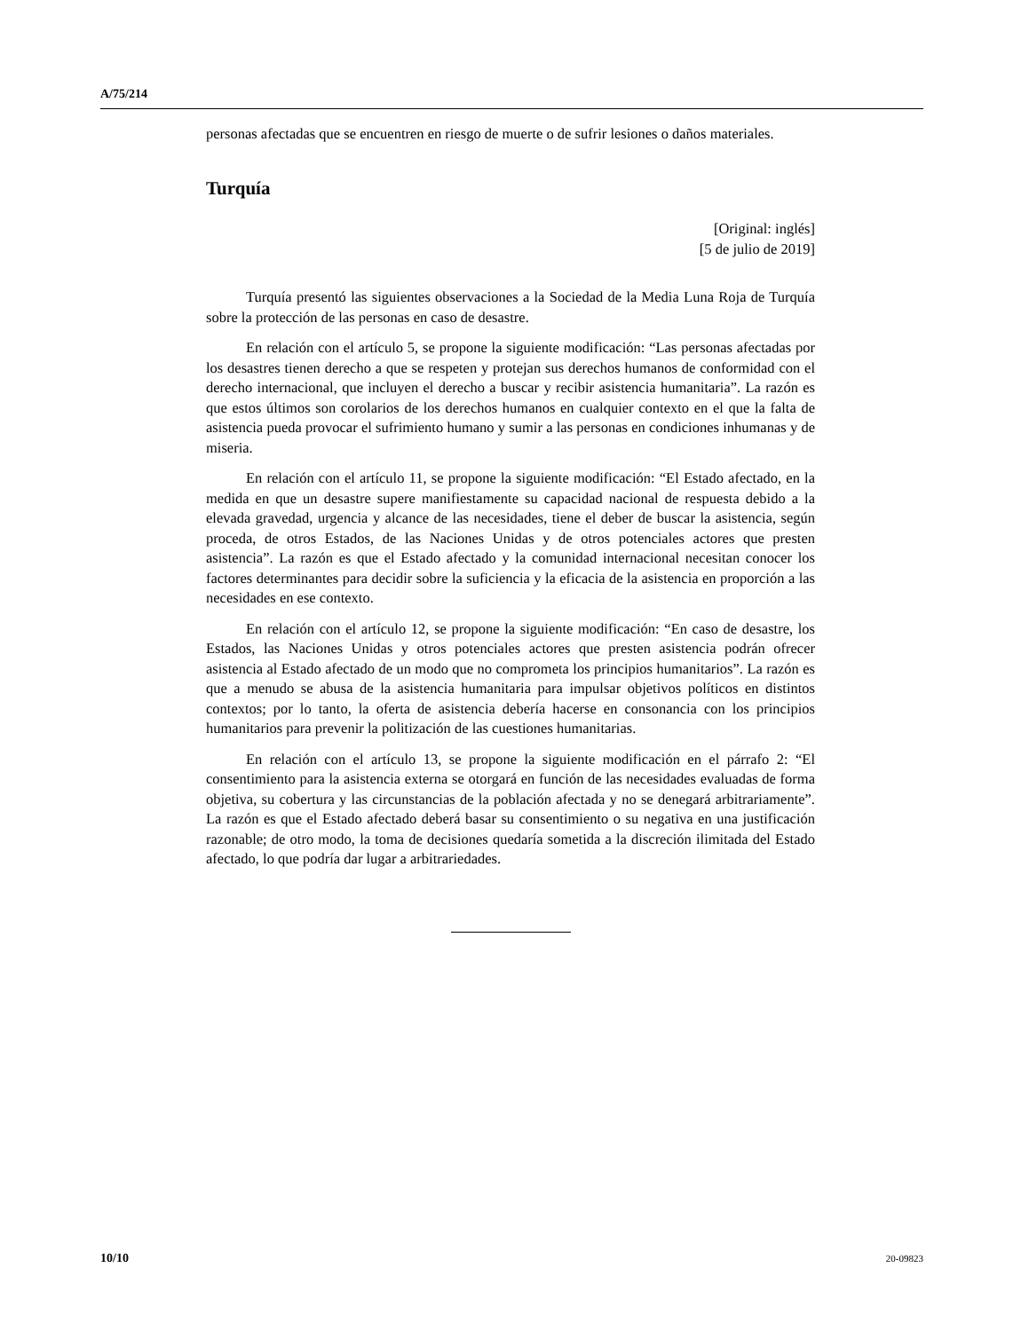A/75/214
personas afectadas que se encuentren en riesgo de muerte o de sufrir lesiones o daños materiales.
Turquía
[Original: inglés]
[5 de julio de 2019]
Turquía presentó las siguientes observaciones a la Sociedad de la Media Luna Roja de Turquía sobre la protección de las personas en caso de desastre.
En relación con el artículo 5, se propone la siguiente modificación: “Las personas afectadas por los desastres tienen derecho a que se respeten y protejan sus derechos humanos de conformidad con el derecho internacional, que incluyen el derecho a buscar y recibir asistencia humanitaria”. La razón es que estos últimos son corolarios de los derechos humanos en cualquier contexto en el que la falta de asistencia pueda provocar el sufrimiento humano y sumir a las personas en condiciones inhumanas y de miseria.
En relación con el artículo 11, se propone la siguiente modificación: “El Estado afectado, en la medida en que un desastre supere manifiestamente su capacidad nacional de respuesta debido a la elevada gravedad, urgencia y alcance de las necesidades, tiene el deber de buscar la asistencia, según proceda, de otros Estados, de las Naciones Unidas y de otros potenciales actores que presten asistencia”. La razón es que el Estado afectado y la comunidad internacional necesitan conocer los factores determinantes para decidir sobre la suficiencia y la eficacia de la asistencia en proporción a las necesidades en ese contexto.
En relación con el artículo 12, se propone la siguiente modificación: “En caso de desastre, los Estados, las Naciones Unidas y otros potenciales actores que presten asistencia podrán ofrecer asistencia al Estado afectado de un modo que no comprometa los principios humanitarios”. La razón es que a menudo se abusa de la asistencia humanitaria para impulsar objetivos políticos en distintos contextos; por lo tanto, la oferta de asistencia debería hacerse en consonancia con los principios humanitarios para prevenir la politización de las cuestiones humanitarias.
En relación con el artículo 13, se propone la siguiente modificación en el párrafo 2: “El consentimiento para la asistencia externa se otorgará en función de las necesidades evaluadas de forma objetiva, su cobertura y las circunstancias de la población afectada y no se denegará arbitrariamente”. La razón es que el Estado afectado deberá basar su consentimiento o su negativa en una justificación razonable; de otro modo, la toma de decisiones quedaría sometida a la discreción ilimitada del Estado afectado, lo que podría dar lugar a arbitrariedades.
10/10 20-09823